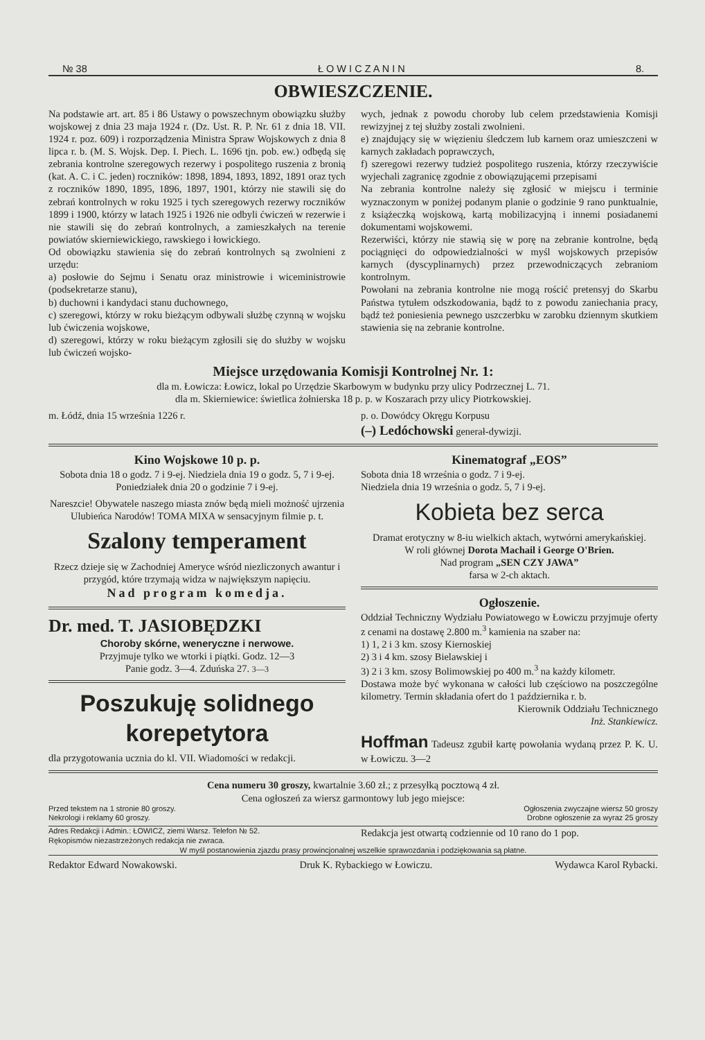№ 38 Ł O W I C Z A N I N 8.
OBWIESZCZENIE.
Na podstawie art. art. 85 i 86 Ustawy o powszechnym obowiązku służby wojskowej z dnia 23 maja 1924 r. (Dz. Ust. R. P. Nr. 61 z dnia 18. VII. 1924 r. poz. 609) i rozporządzenia Ministra Spraw Wojskowych z dnia 8 lipca r. b. (M. S. Wojsk. Dep. I. Piech. L. 1696 tjn. pob. ew.) odbędą się zebrania kontrolne szeregowych rezerwy i pospolitego ruszenia z bronią (kat. A. C. i C. jeden) roczników: 1898, 1894, 1893, 1892, 1891 oraz tych z roczników 1890, 1895, 1896, 1897, 1901, którzy nie stawili się do zebrań kontrolnych w roku 1925 i tych szeregowych rezerwy roczników 1899 i 1900, którzy w latach 1925 i 1926 nie odbyli ćwiczeń w rezerwie i nie stawili się do zebrań kontrolnych, a zamieszkałych na terenie powiatów skierniewickiego, rawskiego i łowickiego.
Od obowiązku stawienia się do zebrań kontrolnych są zwolnieni z urzędu:
a) posłowie do Sejmu i Senatu oraz ministrowie i wiceministrowie (podsekretarze stanu),
b) duchowni i kandydaci stanu duchownego,
c) szeregowi, którzy w roku bieżącym odbywali służbę czynną w wojsku lub ćwiczenia wojskowe,
d) szeregowi, którzy w roku bieżącym zgłosili się do służby w wojsku lub ćwiczeń wojsko-
wych, jednak z powodu choroby lub celem przedstawienia Komisji rewizyjnej z tej służby zostali zwolnieni.
e) znajdujący się w więzieniu śledczem lub karnem oraz umieszczeni w karnych zakładach poprawczych,
f) szeregowi rezerwy tudzież pospolitego ruszenia, którzy rzeczywiście wyjechali zagranicę zgodnie z obowiązującemi przepisami
Na zebrania kontrolne należy się zgłosić w miejscu i terminie wyznaczonym w poniżej podanym planie o godzinie 9 rano punktualnie, z książeczką wojskową, kartą mobilizacyjną i innemi posiadanemi dokumentami wojskowemi.
Rezerwiści, którzy nie stawią się w porę na zebranie kontrolne, będą pociągnięci do odpowiedzialności w myśl wojskowych przepisów karnych (dyscyplinarnych) przez przewodniczących zebraniom kontrolnym.
Powołani na zebrania kontrolne nie mogą rościć pretensyj do Skarbu Państwa tytułem odszkodowania, bądź to z powodu zaniechania pracy, bądź też poniesienia pewnego uszczerbku w zarobku dziennym skutkiem stawienia się na zebranie kontrolne.
Miejsce urzędowania Komisji Kontrolnej Nr. 1:
dla m. Łowicza: Łowicz, lokal po Urzędzie Skarbowym w budynku przy ulicy Podrzecznej L. 71.
dla m. Skierniewice: świetlica żołnierska 18 p. p. w Koszarach przy ulicy Piotrkowskiej.
m. Łódź, dnia 15 września 1226 r.
p. o. Dowódcy Okręgu Korpusu
(–) Ledóchowski generał-dywizji.
Kino Wojskowe 10 p. p.
Sobota dnia 18 o godz. 7 i 9-ej. Niedziela dnia 19 o godz. 5, 7 i 9-ej. Poniedziałek dnia 20 o godzinie 7 i 9-ej.
Nareszcie! Obywatele naszego miasta znów będą mieli możność ujrzenia Ulubieńca Narodów! TOMA MIXA w sensacyjnym filmie p. t.
Szalony temperament
Rzecz dzieje się w Zachodniej Ameryce wśród niezliczonych awantur i przygód, które trzymają widza w największym napięciu.
Nad program komedja.
Dr. med. T. JASIOBĘDZKI
Choroby skórne, weneryczne i nerwowe.
Przyjmuje tylko we wtorki i piątki. Godz. 12—3
Panie godz. 3—4. Zduńska 27. 3—3
Poszukuję solidnego korepetytora
dla przygotowania ucznia do kl. VII. Wiadomości w redakcji.
Kinematograf „EOS”
Sobota dnia 18 września o godz. 7 i 9-ej.
Niedziela dnia 19 września o godz. 5, 7 i 9-ej.
Kobieta bez serca
Dramat erotyczny w 8-iu wielkich aktach, wytwórni amerykańskiej.
W roli głównej Dorota Machail i George O'Brien.
Nad program „SEN CZY JAWA”
farsa w 2-ch aktach.
Ogłoszenie.
Oddział Techniczny Wydziału Powiatowego w Łowiczu przyjmuje oferty z cenami na dostawę 2.800 m.<sup>3</sup> kamienia na szaber na:
1) 1, 2 i 3 km. szosy Kiernoskiej
2) 3 i 4 km. szosy Bielawskiej i
3) 2 i 3 km. szosy Bolimowskiej po 400 m.<sup>3</sup> na każdy kilometr.
Dostawa może być wykonana w całości lub częściowo na poszczególne kilometry. Termin składania ofert do 1 października r. b.
Kierownik Oddziału Technicznego
Inż. Stankiewicz.
Hoffman Tadeusz zgubił kartę powołania wydaną przez P. K. U. w Łowiczu. 3—2
Cena numeru 30 groszy, kwartalnie 3.60 zł.; z przesyłką pocztową 4 zł.
Cena ogłoszeń za wiersz garmontowy lub jego miejsce:
Przed tekstem na 1 stronie 80 groszy.
Nekrologi i reklamy 60 groszy.
Ogłoszenia zwyczajne wiersz 50 groszy
Drobne ogłoszenie za wyraz 25 groszy
Adres Redakcji i Admin.: ŁOWICZ, ziemi Warsz. Telefon № 52.
Rękopismów niezastrzeżonych redakcja nie zwraca.
Redakcja jest otwartą codziennie od 10 rano do 1 pop.
W myśl postanowienia zjazdu prasy prowincjonalnej wszelkie sprawozdania i podziękowania są płatne.
Redaktor Edward Nowakowski. Druk K. Rybackiego w Łowiczu. Wydawca Karol Rybacki.